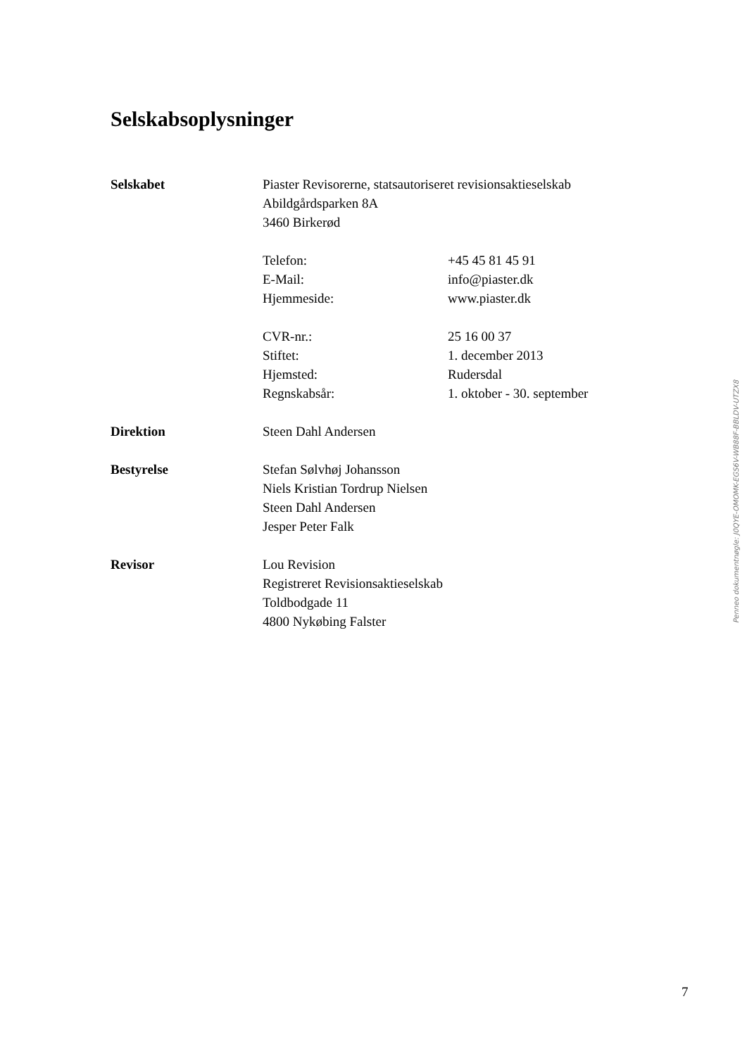Selskabsoplysninger
Selskabet Piaster Revisorerne, statsautoriseret revisionsaktieselskab
Abildgårdsparken 8A
3460 Birkerød
Telefon: +45 45 81 45 91
E-Mail: info@piaster.dk
Hjemmeside: www.piaster.dk
CVR-nr.: 25 16 00 37
Stiftet: 1. december 2013
Hjemsted: Rudersdal
Regnskabsår: 1. oktober - 30. september
Direktion Steen Dahl Andersen
Bestyrelse Stefan Sølvhøj Johansson
Niels Kristian Tordrup Nielsen
Steen Dahl Andersen
Jesper Peter Falk
Revisor Lou Revision
Registreret Revisionsaktieselskab
Toldbodgade 11
4800 Nykøbing Falster
Penneo dokumentnøgle: J0QYE-OMOMK-EGS6V-WB88F-BBLDV-UTZX8
7